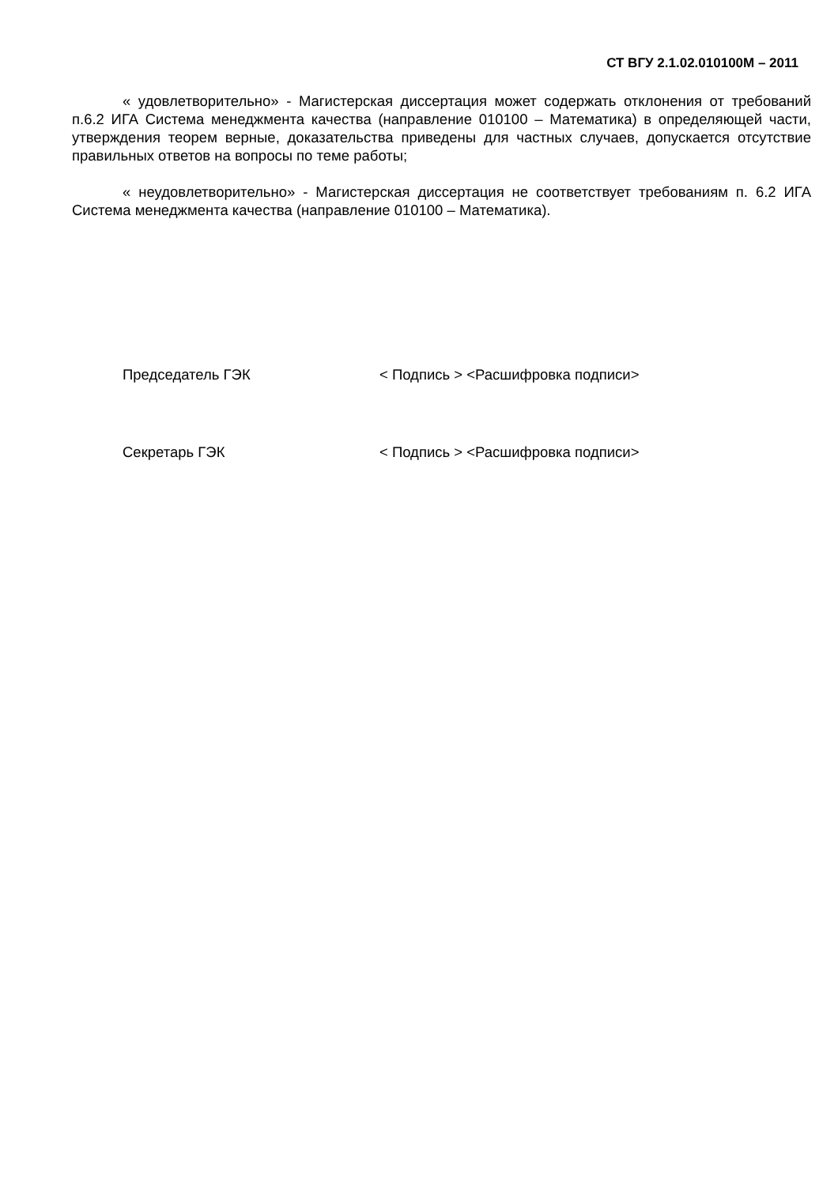СТ ВГУ 2.1.02.010100М – 2011
« удовлетворительно» - Магистерская диссертация может содержать отклонения от требований п.6.2 ИГА Система менеджмента качества (направление 010100 – Математика) в определяющей части, утверждения теорем верные, доказательства приведены для частных случаев, допускается отсутствие правильных ответов на вопросы по теме работы;
« неудовлетворительно» - Магистерская диссертация не соответствует требованиям п. 6.2 ИГА Система менеджмента качества (направление 010100 – Математика).
Председатель ГЭК < Подпись > <Расшифровка подписи>
Секретарь ГЭК < Подпись > <Расшифровка подписи>